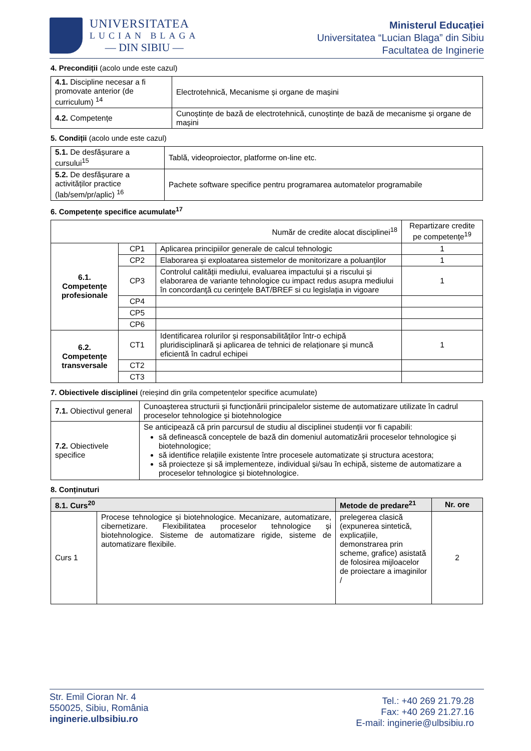UNIVERSITATEA
LUCIAN BLAGA
— DIN SIBIU —
Ministerul Educației
Universitatea “Lucian Blaga” din Sibiu
Facultatea de Inginerie
4. Precondiții (acolo unde este cazul)
| 4.1. Discipline necesar a fi promovate anterior (de curriculum) <sup>14</sup> | Electrotehnică, Mecanisme și organe de mașini |
| 4.2. Competențe | Cunoștințe de bază de electrotehnică, cunoștințe de bază de mecanisme și organe de mașini |
5. Condiții (acolo unde este cazul)
| 5.1. De desfășurare a cursului<sup>15</sup> | Tablă, videoproiector, platforme on-line etc. |
| 5.2. De desfășurare a activităților practice (lab/sem/pr/aplic) <sup>16</sup> | Pachete software specifice pentru programarea automatelor programabile |
6. Competențe specifice acumulate<sup>17</sup>
| Număr de credite alocat disciplinei<sup>18</sup> | | | Repartizare credite pe competențe<sup>19</sup> |
| 6.1. Competențe profesionale | CP1 | Aplicarea principiilor generale de calcul tehnologic | 1 |
| | CP2 | Elaborarea și exploatarea sistemelor de monitorizare a poluanților | 1 |
| | CP3 | Controlul calității mediului, evaluarea impactului și a riscului și elaborarea de variante tehnologice cu impact redus asupra mediului în concordanţă cu cerinţele BAT/BREF si cu legislația in vigoare | 1 |
| | CP4 | | |
| | CP5 | | |
| | CP6 | | |
| 6.2. Competențe transversale | CT1 | Identificarea rolurilor și responsabilităților într-o echipă pluridisciplinară și aplicarea de tehnici de relaționare și muncă eficientă în cadrul echipei | 1 |
| | CT2 | | |
| | CT3 | | |
7. Obiectivele disciplinei (reieșind din grila competențelor specifice acumulate)
| 7.1. Obiectivul general | Cunoașterea structurii și funcționării principalelor sisteme de automatizare utilizate în cadrul proceselor tehnologice și biotehnologice |
| 7.2. Obiectivele specifice | Se anticipează că prin parcursul de studiu al disciplinei studenții vor fi capabili: să definească conceptele de bază din domeniul automatizării proceselor tehnologice și biotehnologice; să identifice relațiile existente între procesele automatizate și structura acestora; să proiecteze și să implementeze, individual și/sau în echipă, sisteme de automatizare a proceselor tehnologice și biotehnologice. |
8. Conținuturi
| 8.1. Curs<sup>20</sup> | | Metode de predare<sup>21</sup> | Nr. ore |
| --- | --- | --- | --- |
| Curs 1 | Procese tehnologice și biotehnologice. Mecanizare, automatizare, cibernetizare. Flexibilitatea proceselor tehnologice și biotehnologice. Sisteme de automatizare rigide, sisteme de automatizare flexibile. | prelegerea clasică (expunerea sintetică, explicațiile, demonstrarea prin scheme, grafice) asistată de folosirea mijloacelor de proiectare a imaginilor / | 2 |
Str. Emil Cioran Nr. 4
550025, Sibiu, România
inginerie.ulbsibiu.ro
Tel.: +40 269 21.79.28
Fax: +40 269 21.27.16
E-mail: inginerie@ulbsibiu.ro